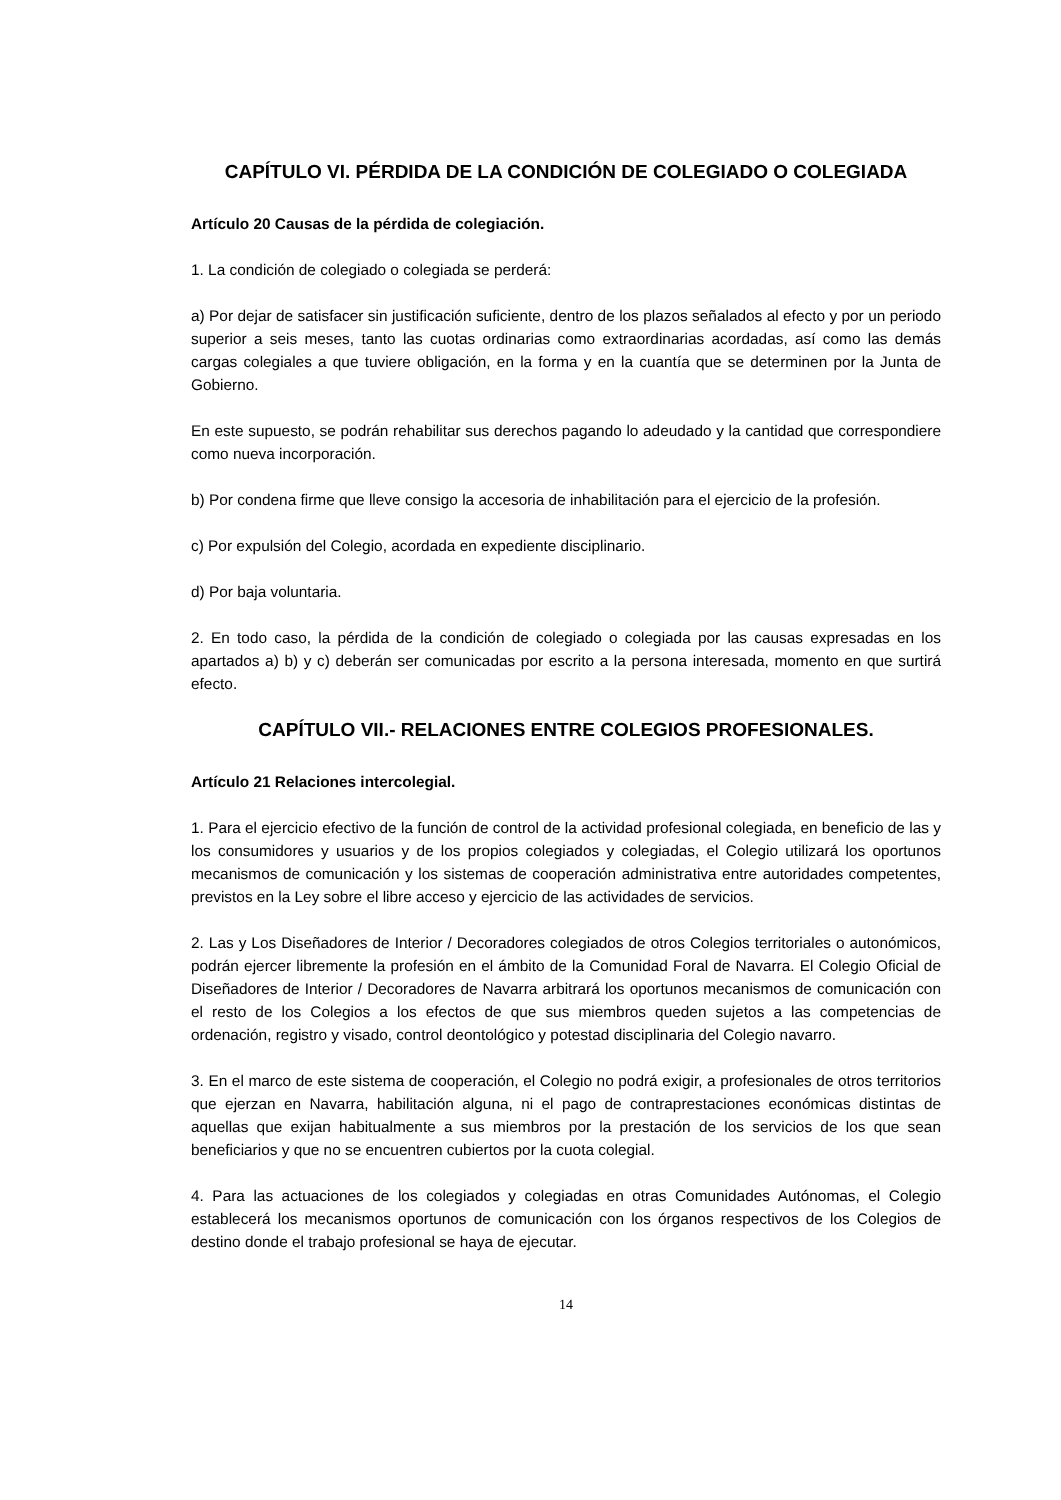CAPÍTULO VI. PÉRDIDA DE LA CONDICIÓN DE COLEGIADO O COLEGIADA
Artículo 20 Causas de la pérdida de colegiación.
1. La condición de colegiado o colegiada se perderá:
a) Por dejar de satisfacer sin justificación suficiente, dentro de los plazos señalados al efecto y por un periodo superior a seis meses, tanto las cuotas ordinarias como extraordinarias acordadas, así como las demás cargas colegiales a que tuviere obligación, en la forma y en la cuantía que se determinen por la Junta de Gobierno.
En este supuesto, se podrán rehabilitar sus derechos pagando lo adeudado y la cantidad que correspondiere como nueva incorporación.
b) Por condena firme que lleve consigo la accesoria de inhabilitación para el ejercicio de la profesión.
c) Por expulsión del Colegio, acordada en expediente disciplinario.
d) Por baja voluntaria.
2. En todo caso, la pérdida de la condición de colegiado o colegiada por las causas expresadas en los apartados a) b) y c) deberán ser comunicadas por escrito a la persona interesada, momento en que surtirá efecto.
CAPÍTULO VII.- RELACIONES ENTRE COLEGIOS PROFESIONALES.
Artículo 21 Relaciones intercolegial.
1. Para el ejercicio efectivo de la función de control de la actividad profesional colegiada, en beneficio de las y los consumidores y usuarios y de los propios colegiados y colegiadas, el Colegio utilizará los oportunos mecanismos de comunicación y los sistemas de cooperación administrativa entre autoridades competentes, previstos en la Ley sobre el libre acceso y ejercicio de las actividades de servicios.
2. Las y Los Diseñadores de Interior / Decoradores colegiados de otros Colegios territoriales o autonómicos, podrán ejercer libremente la profesión en el ámbito de la Comunidad Foral de Navarra. El Colegio Oficial de Diseñadores de Interior / Decoradores de Navarra arbitrará los oportunos mecanismos de comunicación con el resto de los Colegios a los efectos de que sus miembros queden sujetos a las competencias de ordenación, registro y visado, control deontológico y potestad disciplinaria del Colegio navarro.
3. En el marco de este sistema de cooperación, el Colegio no podrá exigir, a profesionales de otros territorios que ejerzan en Navarra, habilitación alguna, ni el pago de contraprestaciones económicas distintas de aquellas que exijan habitualmente a sus miembros por la prestación de los servicios de los que sean beneficiarios y que no se encuentren cubiertos por la cuota colegial.
4. Para las actuaciones de los colegiados y colegiadas en otras Comunidades Autónomas, el Colegio establecerá los mecanismos oportunos de comunicación con los órganos respectivos de los Colegios de destino donde el trabajo profesional se haya de ejecutar.
14